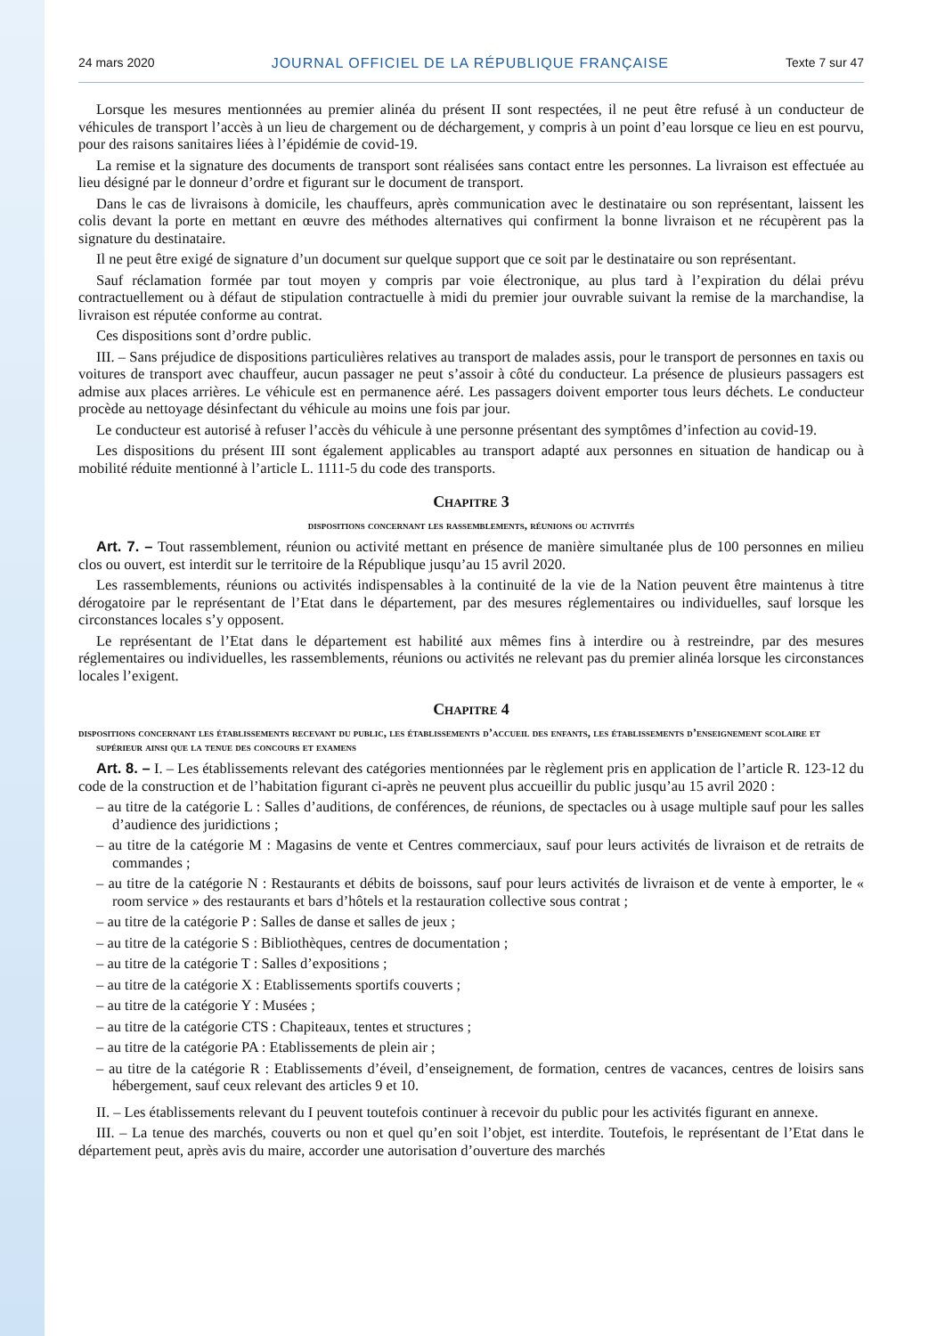24 mars 2020 JOURNAL OFFICIEL DE LA RÉPUBLIQUE FRANÇAISE Texte 7 sur 47
Lorsque les mesures mentionnées au premier alinéa du présent II sont respectées, il ne peut être refusé à un conducteur de véhicules de transport l’accès à un lieu de chargement ou de déchargement, y compris à un point d’eau lorsque ce lieu en est pourvu, pour des raisons sanitaires liées à l’épidémie de covid-19.
La remise et la signature des documents de transport sont réalisées sans contact entre les personnes. La livraison est effectuée au lieu désigné par le donneur d’ordre et figurant sur le document de transport.
Dans le cas de livraisons à domicile, les chauffeurs, après communication avec le destinataire ou son représentant, laissent les colis devant la porte en mettant en œuvre des méthodes alternatives qui confirment la bonne livraison et ne récupèrent pas la signature du destinataire.
Il ne peut être exigé de signature d’un document sur quelque support que ce soit par le destinataire ou son représentant.
Sauf réclamation formée par tout moyen y compris par voie électronique, au plus tard à l’expiration du délai prévu contractuellement ou à défaut de stipulation contractuelle à midi du premier jour ouvrable suivant la remise de la marchandise, la livraison est réputée conforme au contrat.
Ces dispositions sont d’ordre public.
III. – Sans préjudice de dispositions particulières relatives au transport de malades assis, pour le transport de personnes en taxis ou voitures de transport avec chauffeur, aucun passager ne peut s’assoir à côté du conducteur. La présence de plusieurs passagers est admise aux places arrières. Le véhicule est en permanence aéré. Les passagers doivent emporter tous leurs déchets. Le conducteur procède au nettoyage désinfectant du véhicule au moins une fois par jour.
Le conducteur est autorisé à refuser l’accès du véhicule à une personne présentant des symptômes d’infection au covid-19.
Les dispositions du présent III sont également applicables au transport adapté aux personnes en situation de handicap ou à mobilité réduite mentionné à l’article L. 1111-5 du code des transports.
Chapitre 3
dispositions concernant les rassemblements, réunions ou activités
Art. 7. – Tout rassemblement, réunion ou activité mettant en présence de manière simultanée plus de 100 personnes en milieu clos ou ouvert, est interdit sur le territoire de la République jusqu’au 15 avril 2020.
Les rassemblements, réunions ou activités indispensables à la continuité de la vie de la Nation peuvent être maintenus à titre dérogatoire par le représentant de l’Etat dans le département, par des mesures réglementaires ou individuelles, sauf lorsque les circonstances locales s’y opposent.
Le représentant de l’Etat dans le département est habilité aux mêmes fins à interdire ou à restreindre, par des mesures réglementaires ou individuelles, les rassemblements, réunions ou activités ne relevant pas du premier alinéa lorsque les circonstances locales l’exigent.
Chapitre 4
dispositions concernant les établissements recevant du public, les établissements d’accueil des enfants, les établissements d’enseignement scolaire et supérieur ainsi que la tenue des concours et examens
Art. 8. – I. – Les établissements relevant des catégories mentionnées par le règlement pris en application de l’article R. 123-12 du code de la construction et de l’habitation figurant ci-après ne peuvent plus accueillir du public jusqu’au 15 avril 2020 :
– au titre de la catégorie L : Salles d’auditions, de conférences, de réunions, de spectacles ou à usage multiple sauf pour les salles d’audience des juridictions ;
– au titre de la catégorie M : Magasins de vente et Centres commerciaux, sauf pour leurs activités de livraison et de retraits de commandes ;
– au titre de la catégorie N : Restaurants et débits de boissons, sauf pour leurs activités de livraison et de vente à emporter, le « room service » des restaurants et bars d’hôtels et la restauration collective sous contrat ;
– au titre de la catégorie P : Salles de danse et salles de jeux ;
– au titre de la catégorie S : Bibliothèques, centres de documentation ;
– au titre de la catégorie T : Salles d’expositions ;
– au titre de la catégorie X : Etablissements sportifs couverts ;
– au titre de la catégorie Y : Musées ;
– au titre de la catégorie CTS : Chapiteaux, tentes et structures ;
– au titre de la catégorie PA : Etablissements de plein air ;
– au titre de la catégorie R : Etablissements d’éveil, d’enseignement, de formation, centres de vacances, centres de loisirs sans hébergement, sauf ceux relevant des articles 9 et 10.
II. – Les établissements relevant du I peuvent toutefois continuer à recevoir du public pour les activités figurant en annexe.
III. – La tenue des marchés, couverts ou non et quel qu’en soit l’objet, est interdite. Toutefois, le représentant de l’Etat dans le département peut, après avis du maire, accorder une autorisation d’ouverture des marchés